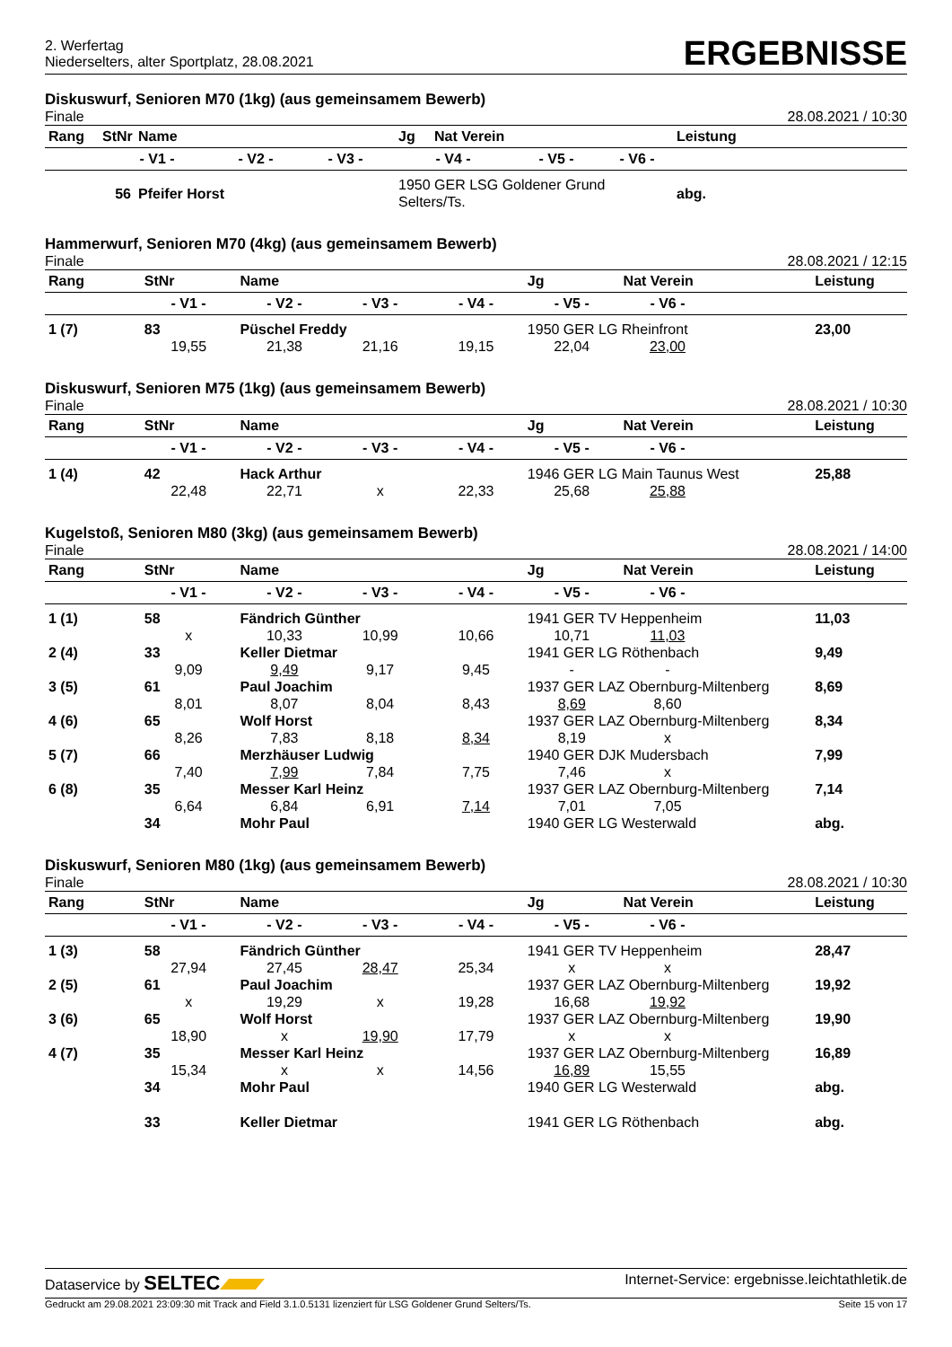2. Werfertag
Niederselters, alter Sportplatz, 28.08.2021
ERGEBNISSE
Diskuswurf, Senioren M70 (1kg) (aus gemeinsamem Bewerb)
Finale 28.08.2021 / 10:30
| Rang | StNr | Name | | | Jg | Nat Verein | | | Leistung |
| --- | --- | --- | --- | --- | --- | --- | --- | --- | --- |
| | - V1 - | | - V2 - | - V3 - | - V4 - | | - V5 - | - V6 - | |
| | 56 | Pfeifer Horst | | | 1950 GER LSG Goldener Grund Selters/Ts. | | | | abg. |
Hammerwurf, Senioren M70 (4kg) (aus gemeinsamem Bewerb)
Finale 28.08.2021 / 12:15
| Rang | StNr | Name | | | Jg | Nat Verein | | Leistung |
| --- | --- | --- | --- | --- | --- | --- | --- | --- |
| | - V1 - | - V2 - | - V3 - | - V4 - | - V5 - | - V6 - | | |
| 1 (7) | 83 | Püschel Freddy | | | 1950 GER LG Rheinfront | | | 23,00 |
| | 19,55 | 21,38 | 21,16 | 19,15 | 22,04 | 23,00 | | |
Diskuswurf, Senioren M75 (1kg) (aus gemeinsamem Bewerb)
Finale 28.08.2021 / 10:30
| Rang | StNr | Name | | | Jg | Nat Verein | | Leistung |
| --- | --- | --- | --- | --- | --- | --- | --- | --- |
| | - V1 - | - V2 - | - V3 - | - V4 - | - V5 - | - V6 - | | |
| 1 (4) | 42 | Hack Arthur | | | 1946 GER LG Main Taunus West | | | 25,88 |
| | 22,48 | 22,71 | x | 22,33 | 25,68 | 25,88 | | |
Kugelstoß, Senioren M80 (3kg) (aus gemeinsamem Bewerb)
Finale 28.08.2021 / 14:00
| Rang | StNr | Name | | | Jg | Nat Verein | | Leistung |
| --- | --- | --- | --- | --- | --- | --- | --- | --- |
| | - V1 - | - V2 - | - V3 - | - V4 - | - V5 - | - V6 - | | |
| 1 (1) | 58 | Fändrich Günther | | | 1941 GER TV Heppenheim | | | 11,03 |
| | x | 10,33 | 10,99 | 10,66 | 10,71 | 11,03 | | |
| 2 (4) | 33 | Keller Dietmar | | | 1941 GER LG Röthenbach | | | 9,49 |
| | 9,09 | 9,49 | 9,17 | 9,45 | - | - | | |
| 3 (5) | 61 | Paul Joachim | | | 1937 GER LAZ Obernburg-Miltenberg | | | 8,69 |
| | 8,01 | 8,07 | 8,04 | 8,43 | 8,69 | 8,60 | | |
| 4 (6) | 65 | Wolf Horst | | | 1937 GER LAZ Obernburg-Miltenberg | | | 8,34 |
| | 8,26 | 7,83 | 8,18 | 8,34 | 8,19 | x | | |
| 5 (7) | 66 | Merzhäuser Ludwig | | | 1940 GER DJK Mudersbach | | | 7,99 |
| | 7,40 | 7,99 | 7,84 | 7,75 | 7,46 | x | | |
| 6 (8) | 35 | Messer Karl Heinz | | | 1937 GER LAZ Obernburg-Miltenberg | | | 7,14 |
| | 6,64 | 6,84 | 6,91 | 7,14 | 7,01 | 7,05 | | |
| | 34 | Mohr Paul | | | 1940 GER LG Westerwald | | | abg. |
Diskuswurf, Senioren M80 (1kg) (aus gemeinsamem Bewerb)
Finale 28.08.2021 / 10:30
| Rang | StNr | Name | | | Jg | Nat Verein | | Leistung |
| --- | --- | --- | --- | --- | --- | --- | --- | --- |
| | - V1 - | - V2 - | - V3 - | - V4 - | - V5 - | - V6 - | | |
| 1 (3) | 58 | Fändrich Günther | | | 1941 GER TV Heppenheim | | | 28,47 |
| | 27,94 | 27,45 | 28,47 | 25,34 | x | x | | |
| 2 (5) | 61 | Paul Joachim | | | 1937 GER LAZ Obernburg-Miltenberg | | | 19,92 |
| | x | 19,29 | x | 19,28 | 16,68 | 19,92 | | |
| 3 (6) | 65 | Wolf Horst | | | 1937 GER LAZ Obernburg-Miltenberg | | | 19,90 |
| | 18,90 | x | 19,90 | 17,79 | x | x | | |
| 4 (7) | 35 | Messer Karl Heinz | | | 1937 GER LAZ Obernburg-Miltenberg | | | 16,89 |
| | 15,34 | x | x | 14,56 | 16,89 | 15,55 | | |
| | 34 | Mohr Paul | | | 1940 GER LG Westerwald | | | abg. |
| | 33 | Keller Dietmar | | | 1941 GER LG Röthenbach | | | abg. |
Dataservice by SELTEC Internet-Service: ergebnisse.leichtathletik.de
Gedruckt am 29.08.2021 23:09:30 mit Track and Field 3.1.0.5131 lizenziert für LSG Goldener Grund Selters/Ts. Seite 15 von 17